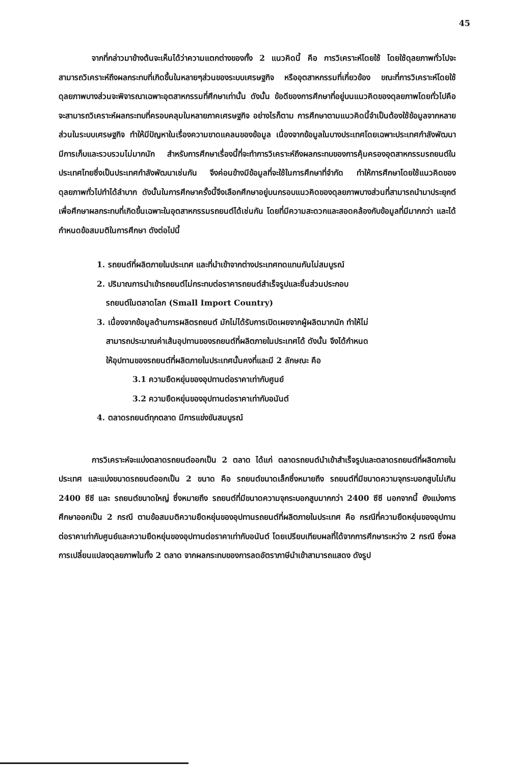45
จากที่กล่าวมาข้างต้นจะเห็นได้ว่าความแตกต่างของทั้ง 2 แนวคิดนี้ คือ การวิเคราะห์โดยใช้ โดยใช้ดุลยภาพทั่วไปจะสามารถวิเคราะห์ถึงผลกระทบที่เกิดขึ้นในหลายๆส่วนของระบบเศรษฐกิจ หรืออุตสาหกรรมที่เกี่ยวข้อง ขณะที่การวิเคราะห์โดยใช้ดุลยภาพบางส่วนจะพิจารณาเฉพาะอุตสาหกรรมที่ศึกษาเท่านั้น ดังนั้น ข้อดีของการศึกษาที่อยู่บนแนวคิดของดุลยภาพโดยทั่วไปคือจะสามารถวิเคราะห์ผลกระทบที่ครอบคลุมในหลายภาคเศรษฐกิจ อย่างไรก็ตาม การศึกษาตามแนวคิดนี้จำเป็นต้องใช้ข้อมูลจากหลายส่วนในระบบเศรษฐกิจ ทำให้มีปัญหาในเรื่องความขาดแคลนของข้อมูล เนื่องจากข้อมูลในบางประเทศโดยเฉพาะประเทศกำลังพัฒนามีการเก็บและรวบรวมไม่มากนัก สำหรับการศึกษาเรื่องนี้ที่จะทำการวิเคราะห์ถึงผลกระทบของการคุ้มครองอุตสาหกรรมรถยนต์ในประเทศไทยซึ่งเป็นประเทศกำลังพัฒนาเช่นกัน จึงค่อนข้างมีข้อมูลที่จะใช้ในการศึกษาที่จำกัด ทำให้การศึกษาโดยใช้แนวคิดของดุลยภาพทั่วไปทำได้ลำบาก ดังนั้นในการศึกษาครั้งนี้จึงเลือกศึกษาอยู่บนกรอบแนวคิดของดุลยภาพบางส่วนที่สามารถนำมาประยุกต์เพื่อศึกษาผลกระทบที่เกิดขึ้นเฉพาะในอุตสาหกรรมรถยนต์ได้เช่นกัน โดยที่มีความสะดวกและสอดคล้องกับข้อมูลที่มีมากกว่า และได้กำหนดข้อสมมติในการศึกษา ดังต่อไปนี้
1. รถยนต์ที่ผลิตภายในประเทศ และที่นำเข้าจากต่างประเทศทดแทนกันไม่สมบูรณ์
2. ปริมาณการนำเข้ารถยนต์ไม่กระทบต่อราคารถยนต์สำเร็จรูปและชิ้นส่วนประกอบ
รถยนต์ในตลาดโลก (Small Import Country)
3. เนื่องจากข้อมูลด้านการผลิตรถยนต์ มักไม่ได้รับการเปิดเผยจากผู้ผลิตมากนัก ทำให้ไม่
สามารถประมาณค่าเส้นอุปทานของรถยนต์ที่ผลิตภายในประเทศได้ ดังนั้น จึงได้กำหนด
ให้อุปทานของรถยนต์ที่ผลิตภายในประเทศนั้นคงที่และมี 2 ลักษณะ คือ
3.1 ความยืดหยุ่นของอุปทานต่อราคาเท่ากับศูนย์
3.2 ความยืดหยุ่นของอุปทานต่อราคาเท่ากับอนันต์
4. ตลาดรถยนต์ทุกตลาด มีการแข่งขันสมบูรณ์
การวิเคราะห์จะแบ่งตลาดรถยนต์ออกเป็น 2 ตลาด ได้แก่ ตลาดรถยนต์นำเข้าสำเร็จรูปและตลาดรถยนต์ที่ผลิตภายในประเทศ และแบ่งขนาดรถยนต์ออกเป็น 2 ขนาด คือ รถยนต์ขนาดเล็กซึ่งหมายถึง รถยนต์ที่มีขนาดความจุกระบอกสูบไม่เกิน 2400 ซีซี และ รถยนต์ขนาดใหญ่ ซึ่งหมายถึง รถยนต์ที่มีขนาดความจุกระบอกสูบมากกว่า 2400 ซีซี นอกจากนี้ ยังแบ่งการศึกษาออกเป็น 2 กรณี ตามข้อสมมติความยืดหยุ่นของอุปทานรถยนต์ที่ผลิตภายในประเทศ คือ กรณีที่ความยืดหยุ่นของอุปทานต่อราคาเท่ากับศูนย์และความยืดหยุ่นของอุปทานต่อราคาเท่ากับอนันต์ โดยเปรียบเทียบผลที่ได้จากการศึกษาระหว่าง 2 กรณี ซึ่งผลการเปลี่ยนแปลงดุลยภาพในทั้ง 2 ตลาด จากผลกระทบของการลดอัตราภาษีนำเข้าสามารถแสดง ดังรูป